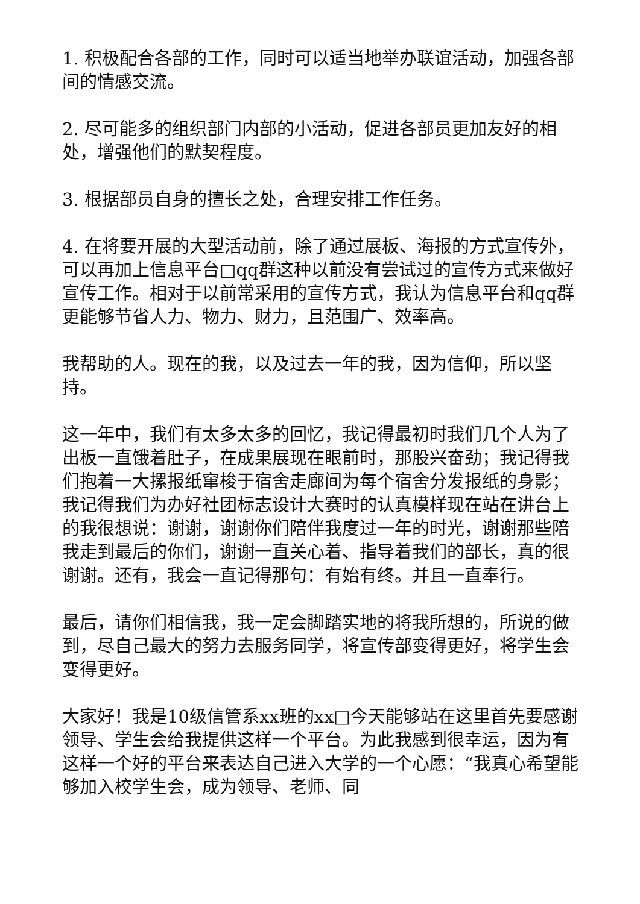1. 积极配合各部的工作，同时可以适当地举办联谊活动，加强各部间的情感交流。
2. 尽可能多的组织部门内部的小活动，促进各部员更加友好的相处，增强他们的默契程度。
3. 根据部员自身的擅长之处，合理安排工作任务。
4. 在将要开展的大型活动前，除了通过展板、海报的方式宣传外，可以再加上信息平台□qq群这种以前没有尝试过的宣传方式来做好宣传工作。相对于以前常采用的宣传方式，我认为信息平台和qq群更能够节省人力、物力、财力，且范围广、效率高。
我帮助的人。现在的我，以及过去一年的我，因为信仰，所以坚持。
这一年中，我们有太多太多的回忆，我记得最初时我们几个人为了出板一直饿着肚子，在成果展现在眼前时，那股兴奋劲；我记得我们抱着一大摞报纸窜梭于宿舍走廊间为每个宿舍分发报纸的身影；我记得我们为办好社团标志设计大赛时的认真模样现在站在讲台上的我很想说：谢谢，谢谢你们陪伴我度过一年的时光，谢谢那些陪我走到最后的你们，谢谢一直关心着、指导着我们的部长，真的很谢谢。还有，我会一直记得那句：有始有终。并且一直奉行。
最后，请你们相信我，我一定会脚踏实地的将我所想的，所说的做到，尽自己最大的努力去服务同学，将宣传部变得更好，将学生会变得更好。
大家好！我是10级信管系xx班的xx□今天能够站在这里首先要感谢领导、学生会给我提供这样一个平台。为此我感到很幸运，因为有这样一个好的平台来表达自己进入大学的一个心愿：“我真心希望能够加入校学生会，成为领导、老师、同